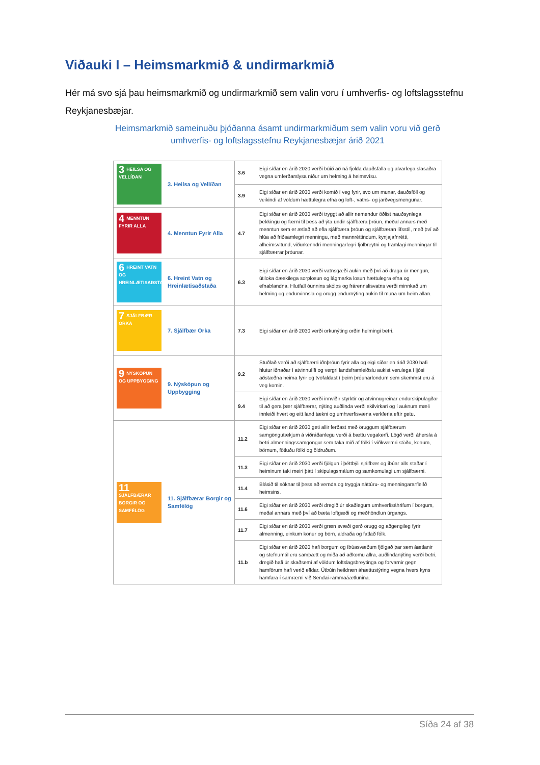Viðauki I – Heimsmarkmið & undirmarkmið
Hér má svo sjá þau heimsmarkmið og undirmarkmið sem valin voru í umhverfis- og loftslagsstefnu Reykjanesbæjar.
Heimsmarkmið sameinuðu þjóðanna ásamt undirmarkmiðum sem valin voru við gerð umhverfis- og loftslagsstefnu Reykjanesbæjar árið 2021
| 3 HEILSA OG VELLÍÐAN | 3. Heilsa og Vellíðan | 3.6 | Eigi síðar en árið 2020 verði búið að ná fjölda dauðsfalla og alvarlega slasaðra vegna umferðarslysa niður um helming á heimsvísu. |
| | | 3.9 | Eigi síðar en árið 2030 verði komið í veg fyrir, svo um munar, dauðsföll og veikindi af völdum hættulegra efna og loft-, vatns- og jarðvegsmengunar. |
| 4 MENNTUN FYRIR ALLA | 4. Menntun Fyrir Alla | 4.7 | Eigi síðar en árið 2030 verði tryggt að allir nemendur öðlist nauðsynlega þekkingu og færni til þess að ýta undir sjálfbæra þróun, meðal annars með menntun sem er ætlað að efla sjálfbæra þróun og sjálfbæran lífsstíl, með því að hlúa að friðsamlegri menningu, með mannréttindum, kynjajafnrétti, alheimsvitund, viðurkenndri menningarlegri fjölbreytni og framlagi menningar til sjálfbærrar þróunar. |
| 6 HREINT VATN OG HREINLÆTISAÐSTAÐA | 6. Hreint Vatn og Hreinlætisaðstaða | 6.3 | Eigi síðar en árið 2030 verði vatnsgæði aukin með því að draga úr mengun, útiloka óæskilega sorplosun og lágmarka losun hættulegra efna og efnablandna. Hlutfall óunnins skólps og frárennslisvatns verði minnkað um helming og endurvinnsla og örugg endurnýting aukin til muna um heim allan. |
| 7 SJÁLFBÆR ORKA | 7. Sjálfbær Orka | 7.3 | Eigi síðar en árið 2030 verði orkunýting orðin helmingi betri. |
| 9 NÝSKÖPUN OG UPPBYGGING | 9. Nýsköpun og Uppbygging | 9.2 | Stuðlað verði að sjálfbærri iðnþróun fyrir alla og eigi síðar en árið 2030 hafi hlutur iðnaðar í atvinnulífi og vergri landsframleiðslu aukist verulega í ljósi aðstæðna heima fyrir og tvöfaldast í þeim þróunarlöndum sem skemmst eru á veg komin. |
| | | 9.4 | Eigi síðar en árið 2030 verði innviðir styrktir og atvinnugreinar endurskipulagðar til að gera þær sjálfbærar, nýting auðlinda verði skilvirkari og í auknum mæli innleiði hvert og eitt land tækni og umhverfisvæna verkferla eftir getu. |
| 11 SJÁLFBÆRAR BORGIR OG SAMFÉLÖG | 11. Sjálfbærar Borgir og Samfélög | 11.2 | Eigi síðar en árið 2030 geti allir ferðast með öruggum sjálfbærum samgöngutækjum á viðráðanlegu verði á bættu vegakerfi. Lögð verði áhersla á betri almenningssamgöngur sem taka mið af fólki í viðkvæmri stöðu, konum, börnum, fötluðu fólki og öldruðum. |
| | | 11.3 | Eigi síðar en árið 2030 verði fjölgun í þéttbýli sjálfbær og íbúar alls staðar í heiminum taki meiri þátt í skipulagsmálum og samkomulagi um sjálfbærni. |
| | | 11.4 | Blásið til sóknar til þess að vernda og tryggja náttúru- og menningararfleifð heimsins. |
| | | 11.6 | Eigi síðar en árið 2030 verði dregið úr skaðlegum umhverfisáhrifum í borgum, meðal annars með því að bæta loftgæði og meðhöndlun úrgangs. |
| | | 11.7 | Eigi síðar en árið 2030 verði græn svæði gerð örugg og aðgengileg fyrir almenning, einkum konur og börn, aldraða og fatlað fólk. |
| | | 11.b | Eigi síðar en árið 2020 hafi borgum og íbúasvæðum fjölgað þar sem áætlanir og stefnumál eru samþætt og miða að aðkomu allra, auðlindanýting verði betri, dregið hafi úr skaðsemi af völdum loftslagsbreytinga og forvarnir gegn hamförum hafi verið efldar. Útbúin heildræn áhættustýring vegna hvers kyns hamfara í samræmi við Sendai-rammaáætlunina. |
Síða 24 af 38